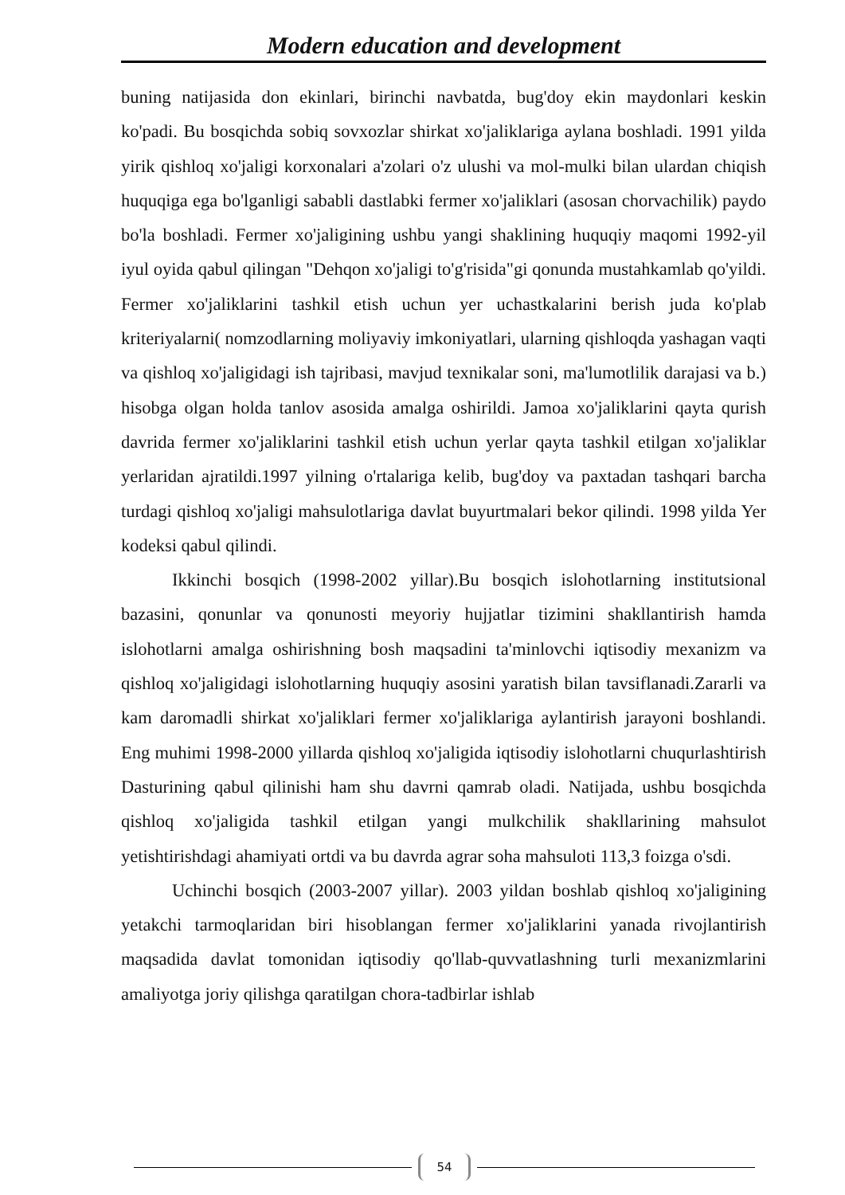Modern education and development
buning natijasida don ekinlari, birinchi navbatda, bug'doy ekin maydonlari keskin ko'padi. Bu bosqichda sobiq sovxozlar shirkat xo'jaliklariga aylana boshladi. 1991 yilda yirik qishloq xo'jaligi korxonalari a'zolari o'z ulushi va mol-mulki bilan ulardan chiqish huquqiga ega bo'lganligi sababli dastlabki fermer xo'jaliklari (asosan chorvachilik) paydo bo'la boshladi. Fermer xo'jaligining ushbu yangi shaklining huquqiy maqomi 1992-yil iyul oyida qabul qilingan "Dehqon xo'jaligi to'g'risida"gi qonunda mustahkamlab qo'yildi. Fermer xo'jaliklarini tashkil etish uchun yer uchastkalarini berish juda ko'plab kriteriyalarni( nomzodlarning moliyaviy imkoniyatlari, ularning qishloqda yashagan vaqti va qishloq xo'jaligidagi ish tajribasi, mavjud texnikalar soni, ma'lumotlilik darajasi va b.) hisobga olgan holda tanlov asosida amalga oshirildi. Jamoa xo'jaliklarini qayta qurish davrida fermer xo'jaliklarini tashkil etish uchun yerlar qayta tashkil etilgan xo'jaliklar yerlaridan ajratildi.1997 yilning o'rtalariga kelib, bug'doy va paxtadan tashqari barcha turdagi qishloq xo'jaligi mahsulotlariga davlat buyurtmalari bekor qilindi. 1998 yilda Yer kodeksi qabul qilindi.
Ikkinchi bosqich (1998-2002 yillar).Bu bosqich islohotlarning institutsional bazasini, qonunlar va qonunosti meyoriy hujjatlar tizimini shakllantirish hamda islohotlarni amalga oshirishning bosh maqsadini ta'minlovchi iqtisodiy mexanizm va qishloq xo'jaligidagi islohotlarning huquqiy asosini yaratish bilan tavsiflanadi.Zararli va kam daromadli shirkat xo'jaliklari fermer xo'jaliklariga aylantirish jarayoni boshlandi. Eng muhimi 1998-2000 yillarda qishloq xo'jaligida iqtisodiy islohotlarni chuqurlashtirish Dasturining qabul qilinishi ham shu davrni qamrab oladi. Natijada, ushbu bosqichda qishloq xo'jaligida tashkil etilgan yangi mulkchilik shakllarining mahsulot yetishtirishdagi ahamiyati ortdi va bu davrda agrar soha mahsuloti 113,3 foizga o'sdi.
Uchinchi bosqich (2003-2007 yillar). 2003 yildan boshlab qishloq xo'jaligining yetakchi tarmoqlaridan biri hisoblangan fermer xo'jaliklarini yanada rivojlantirish maqsadida davlat tomonidan iqtisodiy qo'llab-quvvatlashning turli mexanizmlarini amaliyotga joriy qilishga qaratilgan chora-tadbirlar ishlab
54